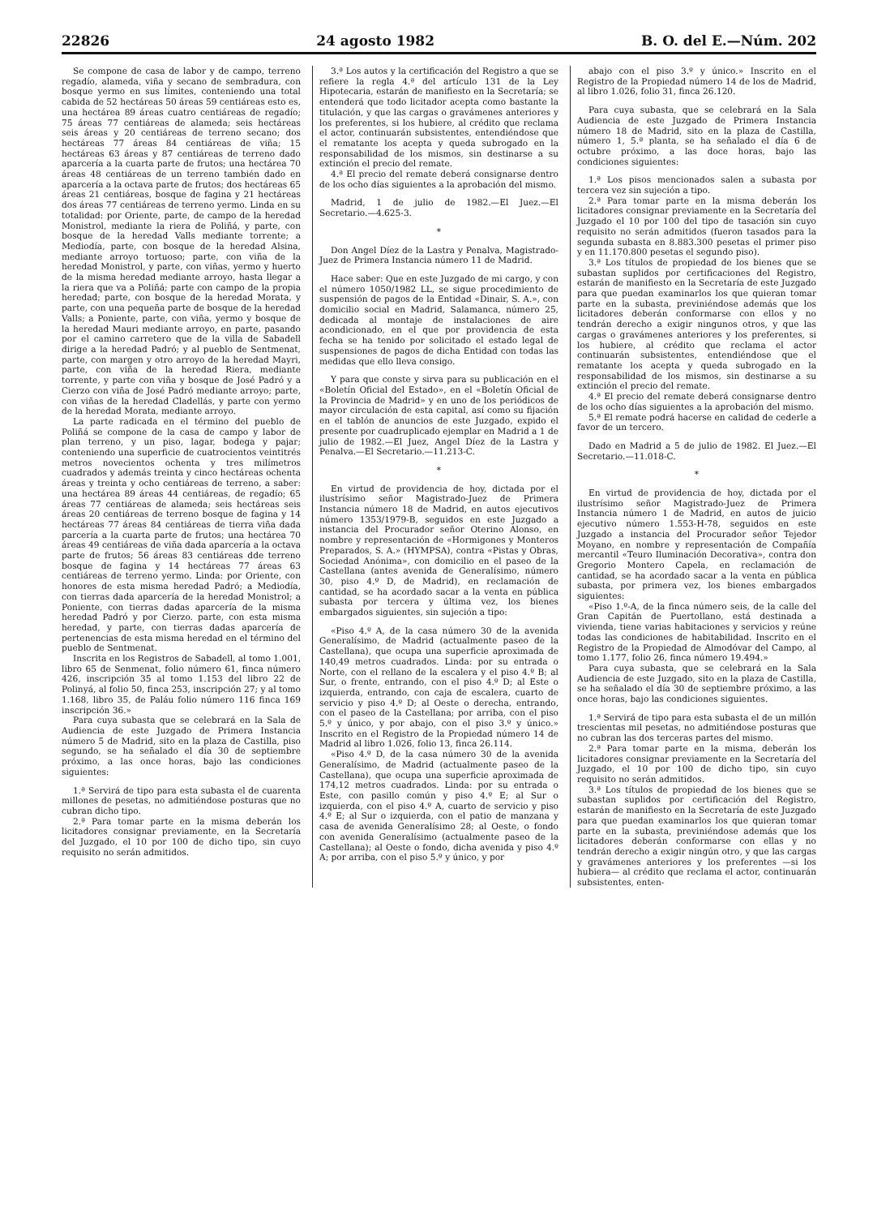22826 24 agosto 1982 B. O. del E.—Núm. 202
Se compone de casa de labor y de campo, terreno regadío, alameda, viña y secano de sembradura, con bosque yermo en sus límites, conteniendo una total cabida de 52 hectáreas 50 áreas 59 centiáreas esto es, una hectárea 89 áreas cuatro centiáreas de regadío; 75 áreas 77 centiáreas de alameda; seis hectáreas seis áreas y 20 centiáreas de terreno secano; dos hectáreas 77 áreas 84 centiáreas de viña; 15 hectáreas 63 áreas y 87 centiáreas de terreno dado aparcería a la cuarta parte de frutos; una hectárea 70 áreas 48 centiáreas de un terreno también dado en aparcería a la octava parte de frutos; dos hectáreas 65 áreas 21 centiáreas, bosque de fagina y 21 hectáreas dos áreas 77 centiáreas de terreno yermo. Linda en su totalidad: por Oriente, parte, de campo de la heredad Monistrol, mediante la riera de Poliñá, y parte, con bosque de la heredad Valls mediante torrente; a Mediodía, parte, con bosque de la heredad Alsina, mediante arroyo tortuoso; parte, con viña de la heredad Monistrol, y parte, con viñas, yermo y huerto de la misma heredad mediante arroyo, hasta llegar a la riera que va a Poliñá; parte con campo de la propia heredad; parte, con bosque de la heredad Morata, y parte, con una pequeña parte de bosque de la heredad Valls; a Poniente, parte, con viña, yermo y bosque de la heredad Mauri mediante arroyo, en parte, pasando por el camino carretero que de la villa de Sabadell dirige a la heredad Padró; y al pueblo de Sentmenat, parte, con margen y otro arroyo de la heredad Mayri, parte, con viña de la heredad Riera, mediante torrente, y parte con viña y bosque de José Padró y a Cierzo con viña de José Padró mediante arroyo; parte, con viñas de la heredad Cladellás, y parte con yermo de la heredad Morata, mediante arroyo.
La parte radicada en el término del pueblo de Poliñá se compone de la casa de campo y labor de plan terreno, y un piso, lagar, bodega y pajar; conteniendo una superficie de cuatrocientos veintitrés metros novecientos ochenta y tres milímetros cuadrados y además treinta y cinco hectáreas ochenta áreas y treinta y ocho centiáreas de terreno, a saber: una hectárea 89 áreas 44 centiáreas, de regadío; 65 áreas 77 centiáreas de alameda; seis hectáreas seis áreas 20 centiáreas de terreno bosque de fagina y 14 hectáreas 77 áreas 84 centiáreas de tierra viña dada parcería a la cuarta parte de frutos; una hectárea 70 áreas 49 centiáreas de viña dada aparcería a la octava parte de frutos; 56 áreas 83 centiáreas dde terreno bosque de fagina y 14 hectáreas 77 áreas 63 centiáreas de terreno yermo. Linda: por Oriente, con honores de esta misma heredad Padró; a Mediodía, con tierras dada aparcería de la heredad Monistrol; a Poniente, con tierras dadas aparcería de la misma heredad Padró y por Cierzo. parte, con esta misma heredad, y parte, con tierras dadas aparcería de pertenencias de esta misma heredad en el término del pueblo de Sentmenat.
Inscrita en los Registros de Sabadell, al tomo 1.001, libro 65 de Senmenat, folio número 61, finca número 426, inscripción 35 al tomo 1.153 del libro 22 de Polinyá, al folio 50, finca 253, inscripción 27; y al tomo 1.168, libro 35, de Paláu folio número 116 finca 169 inscripción 36.»
Para cuya subasta que se celebrará en la Sala de Audiencia de este Juzgado de Primera Instancia número 5 de Madrid, sito en la plaza de Castilla, piso segundo, se ha señalado el día 30 de septiembre próximo, a las once horas, bajo las condiciones siguientes:
1.ª Servirá de tipo para esta subasta el de cuarenta millones de pesetas, no admitiéndose posturas que no cubran dicho tipo.
2.ª Para tomar parte en la misma deberán los licitadores consignar previamente, en la Secretaría del Juzgado, el 10 por 100 de dicho tipo, sin cuyo requisito no serán admitidos.
3.ª Los autos y la certificación del Registro a que se refiere la regla 4.ª del artículo 131 de la Ley Hipotecaria, estarán de manifiesto en la Secretaría; se entenderá que todo licitador acepta como bastante la titulación, y que las cargas o gravámenes anteriores y los preferentes, si los hubiere, al crédito que reclama el actor, continuarán subsistentes, entendiéndose que el rematante los acepta y queda subrogado en la responsabilidad de los mismos, sin destinarse a su extinción el precio del remate.
4.ª El precio del remate deberá consignarse dentro de los ocho días siguientes a la aprobación del mismo.
Madrid, 1 de julio de 1982.—El Juez.—El Secretario.—4.625-3.
*
Don Angel Díez de la Lastra y Penalva, Magistrado-Juez de Primera Instancia número 11 de Madrid.
Hace saber: Que en este Juzgado de mi cargo, y con el número 1050/1982 LL, se sigue procedimiento de suspensión de pagos de la Entidad «Dinair, S. A.», con domicilio social en Madrid, Salamanca, número 25, dedicada al montaje de instalaciones de aire acondicionado, en el que por providencia de esta fecha se ha tenido por solicitado el estado legal de suspensiones de pagos de dicha Entidad con todas las medidas que ello lleva consigo.
Y para que conste y sirva para su publicación en el «Boletín Oficial del Estado», en el «Boletín Oficial de la Provincia de Madrid» y en uno de los periódicos de mayor circulación de esta capital, así como su fijación en el tablón de anuncios de este Juzgado, expido el presente por cuadruplicado ejemplar en Madrid a 1 de julio de 1982.—El Juez, Angel Díez de la Lastra y Penalva.—El Secretario.—11.213-C.
*
En virtud de providencia de hoy, dictada por el ilustrísimo señor Magistrado-Juez de Primera Instancia número 18 de Madrid, en autos ejecutivos número 1353/1979-B, seguidos en este Juzgado a instancia del Procurador señor Oterino Alonso, en nombre y representación de «Hormigones y Monteros Preparados, S. A.» (HYMPSA), contra «Pistas y Obras, Sociedad Anónima», con domicilio en el paseo de la Castellana (antes avenida de Generalísimo, número 30, piso 4.º D, de Madrid), en reclamación de cantidad, se ha acordado sacar a la venta en pública subasta por tercera y última vez, los bienes embargados siguientes, sin sujeción a tipo:
«Piso 4.º A, de la casa número 30 de la avenida Generalísimo, de Madrid (actualmente paseo de la Castellana), que ocupa una superficie aproximada de 140,49 metros cuadrados. Linda: por su entrada o Norte, con el rellano de la escalera y el piso 4.º B; al Sur, o frente, entrando, con el piso 4.º D; al Este o izquierda, entrando, con caja de escalera, cuarto de servicio y piso 4.º D; al Oeste o derecha, entrando, con el paseo de la Castellana; por arriba, con el piso 5.º y único, y por abajo, con el piso 3.º y único.» Inscrito en el Registro de la Propiedad número 14 de Madrid al libro 1.026, folio 13, finca 26.114.
«Piso 4.º D, de la casa número 30 de la avenida Generalísimo, de Madrid (actualmente paseo de la Castellana), que ocupa una superficie aproximada de 174,12 metros cuadrados. Linda: por su entrada o Este, con pasillo común y piso 4.º E; al Sur o izquierda, con el piso 4.º A, cuarto de servicio y piso 4.º E; al Sur o izquierda, con el patio de manzana y casa de avenida Generalísimo 28; al Oeste, o fondo con avenida Generalísimo (actualmente paseo de la Castellana); al Oeste o fondo, dicha avenida y piso 4.º A; por arriba, con el piso 5.º y único, y por
abajo con el piso 3.º y único.» Inscrito en el Registro de la Propiedad número 14 de los de Madrid, al libro 1.026, folio 31, finca 26.120.
Para cuya subasta, que se celebrará en la Sala Audiencia de este Juzgado de Primera Instancia número 18 de Madrid, sito en la plaza de Castilla, número 1, 5.ª planta, se ha señalado el día 6 de octubre próximo, a las doce horas, bajo las condiciones siguientes:
1.ª Los pisos mencionados salen a subasta por tercera vez sin sujeción a tipo.
2.ª Para tomar parte en la misma deberán los licitadores consignar previamente en la Secretaría del Juzgado el 10 por 100 del tipo de tasación sin cuyo requisito no serán admitidos (fueron tasados para la segunda subasta en 8.883.300 pesetas el primer piso y en 11.170.800 pesetas el segundo piso).
3.ª Los títulos de propiedad de los bienes que se subastan suplidos por certificaciones del Registro, estarán de manifiesto en la Secretaría de este Juzgado para que puedan examinarlos los que quieran tomar parte en la subasta, previniéndose además que los licitadores deberán conformarse con ellos y no tendrán derecho a exigir ningunos otros, y que las cargas o gravámenes anteriores y los preferentes, si los hubiere, al crédito que reclama el actor continuarán subsistentes, entendiéndose que el rematante los acepta y queda subrogado en la responsabilidad de los mismos, sin destinarse a su extinción el precio del remate.
4.ª El precio del remate deberá consignarse dentro de los ocho días siguientes a la aprobación del mismo.
5.ª El remate podrá hacerse en calidad de cederle a favor de un tercero.
Dado en Madrid a 5 de julio de 1982. El Juez.—El Secretario.—11.018-C.
*
En virtud de providencia de hoy, dictada por el ilustrísimo señor Magistrado-Juez de Primera Instancia número 1 de Madrid, en autos de juicio ejecutivo número 1.553-H-78, seguidos en este Juzgado a instancia del Procurador señor Tejedor Moyano, en nombre y representación de Compañía mercantil «Teuro Iluminación Decorativa», contra don Gregorio Montero Capela, en reclamación de cantidad, se ha acordado sacar a la venta en pública subasta, por primera vez, los bienes embargados siguientes:
«Piso 1.º-A, de la finca número seis, de la calle del Gran Capitán de Puertollano, está destinada a vivienda, tiene varias habitaciones y servicios y reúne todas las condiciones de habitabilidad. Inscrito en el Registro de la Propiedad de Almodóvar del Campo, al tomo 1.177, folio 26, finca número 19.494.»
Para cuya subasta, que se celebrará en la Sala Audiencia de este Juzgado, sito en la plaza de Castilla, se ha señalado el día 30 de septiembre próximo, a las once horas, bajo las condiciones siguientes.
1.ª Servirá de tipo para esta subasta el de un millón trescientas mil pesetas, no admitiéndose posturas que no cubran las dos terceras partes del mismo.
2.ª Para tomar parte en la misma, deberán los licitadores consignar previamente en la Secretaría del Juzgado, el 10 por 100 de dicho tipo, sin cuyo requisito no serán admitidos.
3.ª Los títulos de propiedad de los bienes que se subastan suplidos por certificación del Registro, estarán de manifiesto en la Secretaría de este Juzgado para que puedan examinarlos los que quieran tomar parte en la subasta, previniéndose además que los licitadores deberán conformarse con ellas y no tendrán derecho a exigir ningún otro, y que las cargas y gravámenes anteriores y los preferentes —si los hubiera— al crédito que reclama el actor, continuarán subsistentes, enten-